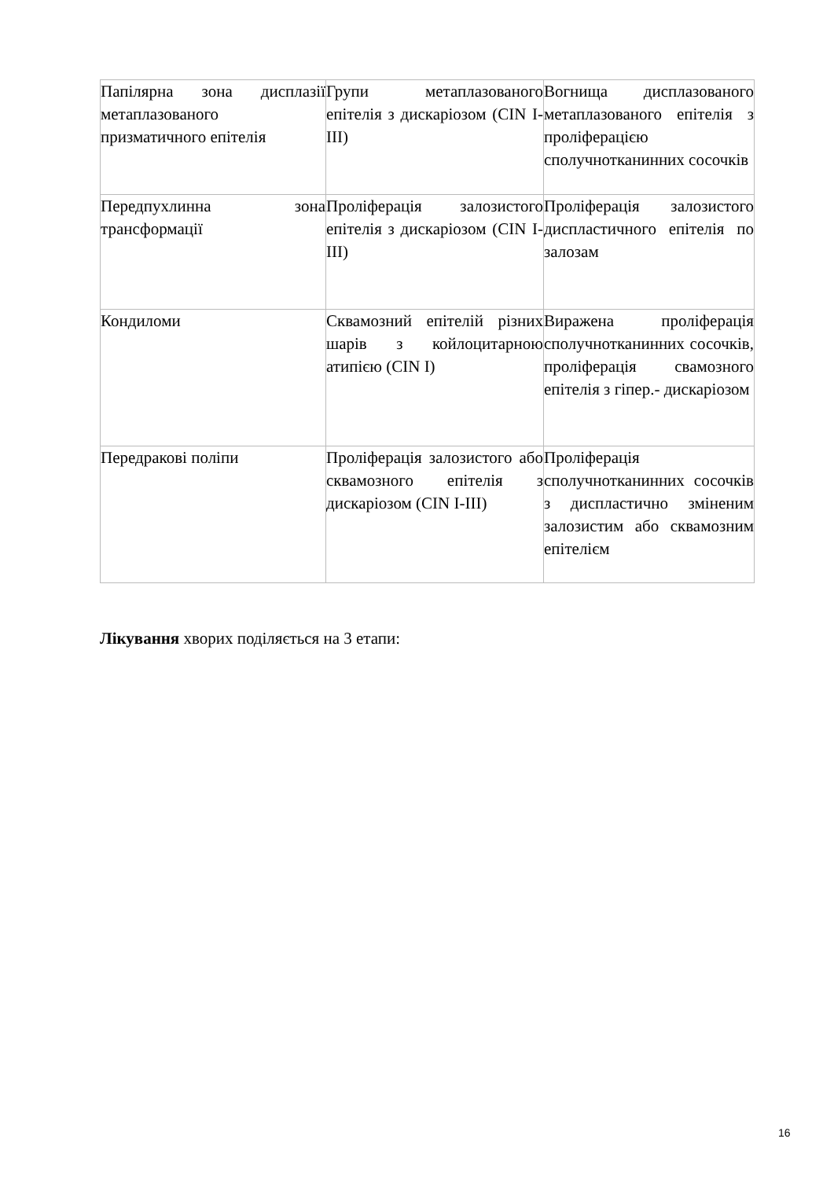| Папілярна зона дисплазії метаплазованого призматичного епітелія | Групи метаплазованого епітелія з дискаріозом (CIN I-III) | Вогнища дисплазованого метаплазованого епітелія з проліферацією сполучнотканинних сосочків |
| Передпухлинна зона трансформації | Проліферація залозистого епітелія з дискаріозом (CIN I-III) | Проліферація залозистого диспластичного епітелія по залозам |
| Кондиломи | Сквамозний епітелій різних шарів з койлоцитарною атипією (CIN I) | Виражена проліферація сполучнотканинних сосочків, проліферація свамозного епітелія з гіпер.- дискаріозом |
| Передракові поліпи | Проліферація залозистого або сквамозного епітелія з дискаріозом (CIN I-III) | Проліферація сполучнотканинних сосочків з диспластично зміненим залозистим або сквамозним епітелієм |
Лікування хворих поділяється на 3 етапи:
16